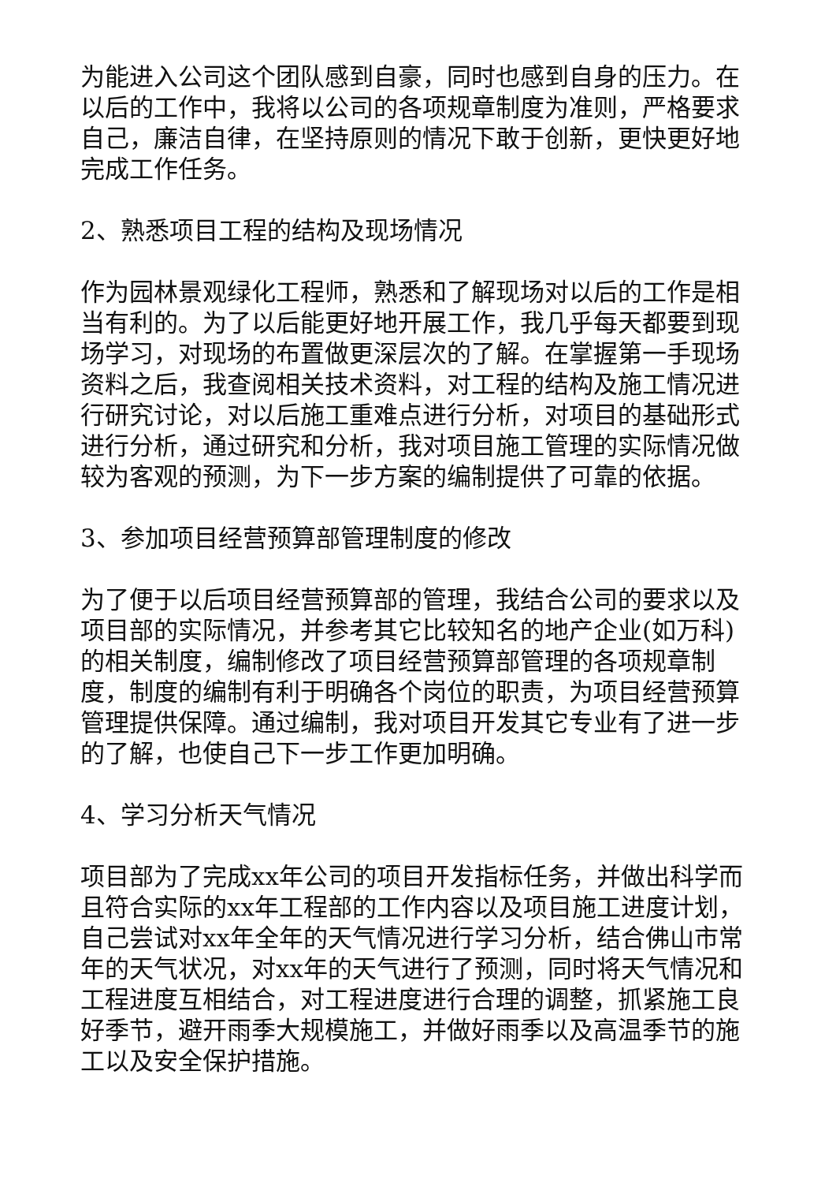为能进入公司这个团队感到自豪，同时也感到自身的压力。在以后的工作中，我将以公司的各项规章制度为准则，严格要求自己，廉洁自律，在坚持原则的情况下敢于创新，更快更好地完成工作任务。
2、熟悉项目工程的结构及现场情况
作为园林景观绿化工程师，熟悉和了解现场对以后的工作是相当有利的。为了以后能更好地开展工作，我几乎每天都要到现场学习，对现场的布置做更深层次的了解。在掌握第一手现场资料之后，我查阅相关技术资料，对工程的结构及施工情况进行研究讨论，对以后施工重难点进行分析，对项目的基础形式进行分析，通过研究和分析，我对项目施工管理的实际情况做较为客观的预测，为下一步方案的编制提供了可靠的依据。
3、参加项目经营预算部管理制度的修改
为了便于以后项目经营预算部的管理，我结合公司的要求以及项目部的实际情况，并参考其它比较知名的地产企业(如万科)的相关制度，编制修改了项目经营预算部管理的各项规章制度，制度的编制有利于明确各个岗位的职责，为项目经营预算管理提供保障。通过编制，我对项目开发其它专业有了进一步的了解，也使自己下一步工作更加明确。
4、学习分析天气情况
项目部为了完成xx年公司的项目开发指标任务，并做出科学而且符合实际的xx年工程部的工作内容以及项目施工进度计划，自己尝试对xx年全年的天气情况进行学习分析，结合佛山市常年的天气状况，对xx年的天气进行了预测，同时将天气情况和工程进度互相结合，对工程进度进行合理的调整，抓紧施工良好季节，避开雨季大规模施工，并做好雨季以及高温季节的施工以及安全保护措施。